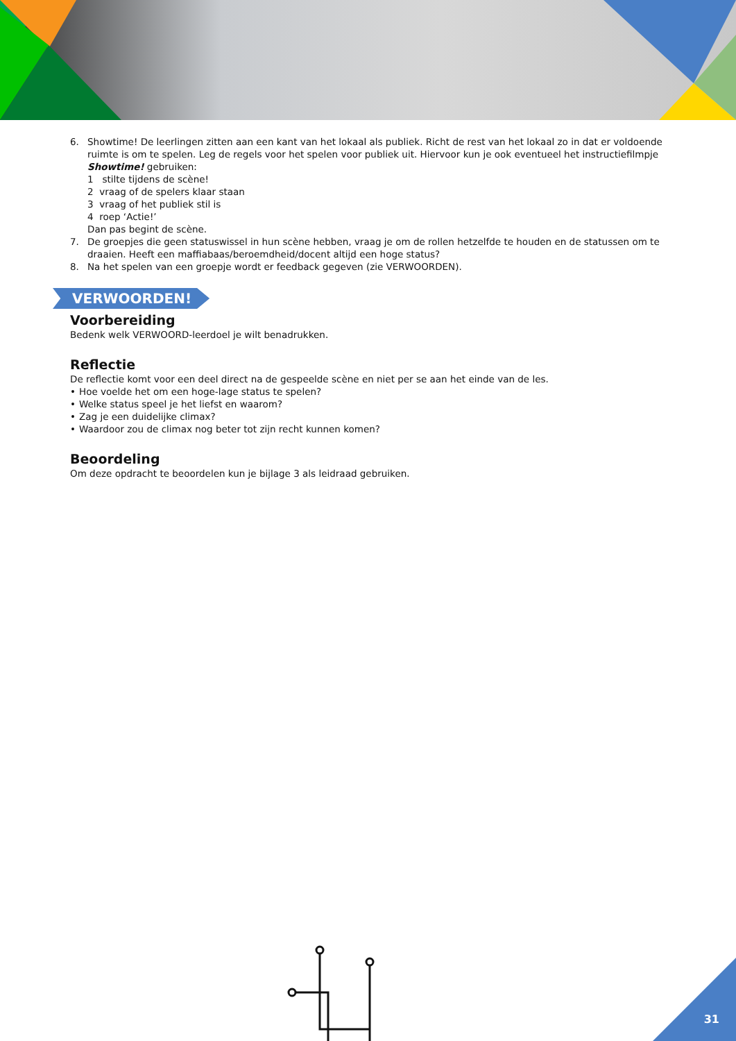6. Showtime! De leerlingen zitten aan een kant van het lokaal als publiek. Richt de rest van het lokaal zo in dat er voldoende ruimte is om te spelen. Leg de regels voor het spelen voor publiek uit. Hiervoor kun je ook eventueel het instructiefilmpje Showtime! gebruiken:
1 stilte tijdens de scène!
2 vraag of de spelers klaar staan
3 vraag of het publiek stil is
4 roep ‘Actie!’
Dan pas begint de scène.
7. De groepjes die geen statuswissel in hun scène hebben, vraag je om de rollen hetzelfde te houden en de statussen om te draaien. Heeft een maffiabaas/beroemdheid/docent altijd een hoge status?
8. Na het spelen van een groepje wordt er feedback gegeven (zie VERWOORDEN).
VERWOORDEN!
Voorbereiding
Bedenk welk VERWOORD-leerdoel je wilt benadrukken.
Reflectie
De reflectie komt voor een deel direct na de gespeelde scène en niet per se aan het einde van de les.
• Hoe voelde het om een hoge-lage status te spelen?
• Welke status speel je het liefst en waarom?
• Zag je een duidelijke climax?
• Waardoor zou de climax nog beter tot zijn recht kunnen komen?
Beoordeling
Om deze opdracht te beoordelen kun je bijlage 3 als leidraad gebruiken.
31